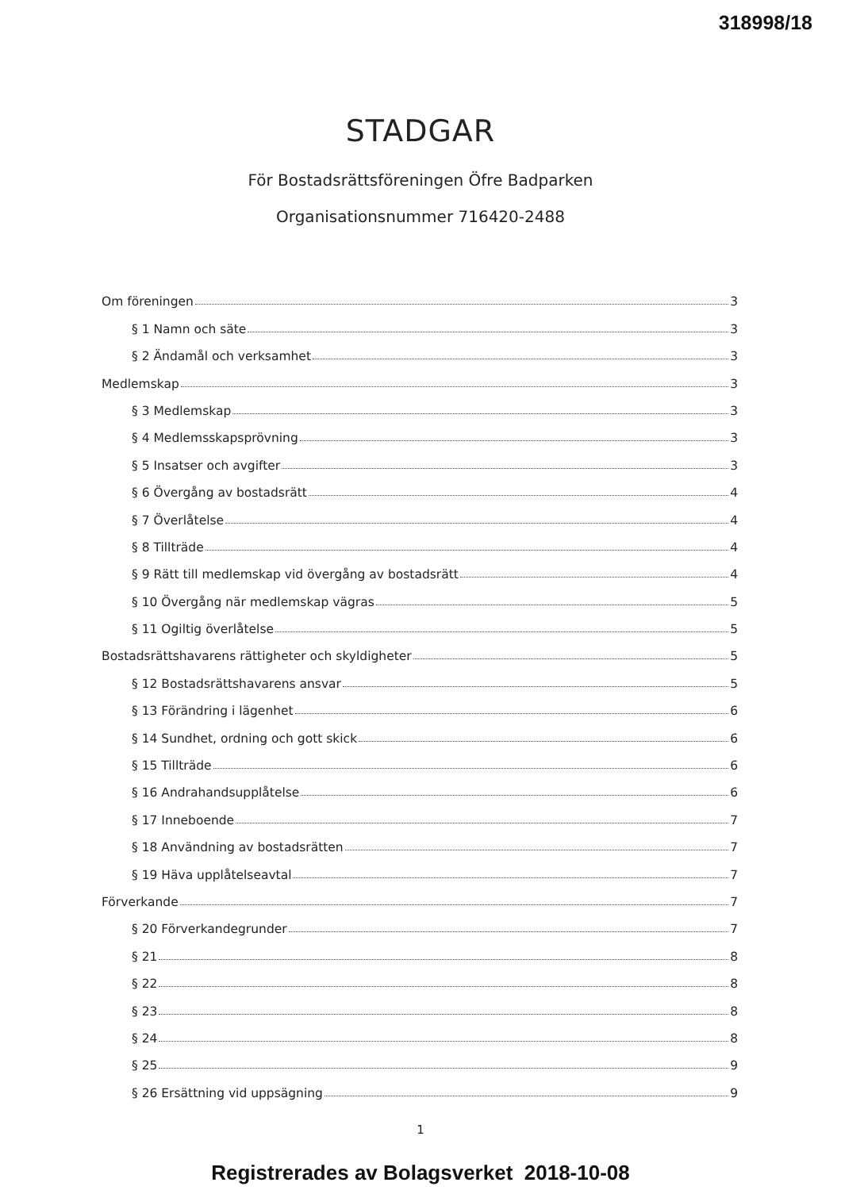318998/18
STADGAR
För Bostadsrättsföreningen Öfre Badparken
Organisationsnummer 716420-2488
Om föreningen 3
§ 1 Namn och säte 3
§ 2 Ändamål och verksamhet 3
Medlemskap 3
§ 3 Medlemskap 3
§ 4 Medlemsskapsprövning 3
§ 5 Insatser och avgifter 3
§ 6 Övergång av bostadsrätt 4
§ 7 Överlåtelse 4
§ 8 Tillträde 4
§ 9 Rätt till medlemskap vid övergång av bostadsrätt 4
§ 10 Övergång när medlemskap vägras 5
§ 11 Ogiltig överlåtelse 5
Bostadsrättshavarens rättigheter och skyldigheter 5
§ 12 Bostadsrättshavarens ansvar 5
§ 13 Förändring i lägenhet 6
§ 14 Sundhet, ordning och gott skick 6
§ 15 Tillträde 6
§ 16 Andrahandsupplåtelse 6
§ 17 Inneboende 7
§ 18 Användning av bostadsrätten 7
§ 19 Häva upplåtelseavtal 7
Förverkande 7
§ 20 Förverkandegrunder 7
§ 21 8
§ 22 8
§ 23 8
§ 24 8
§ 25 9
§ 26 Ersättning vid uppsägning 9
1
Registrerades av Bolagsverket 2018-10-08